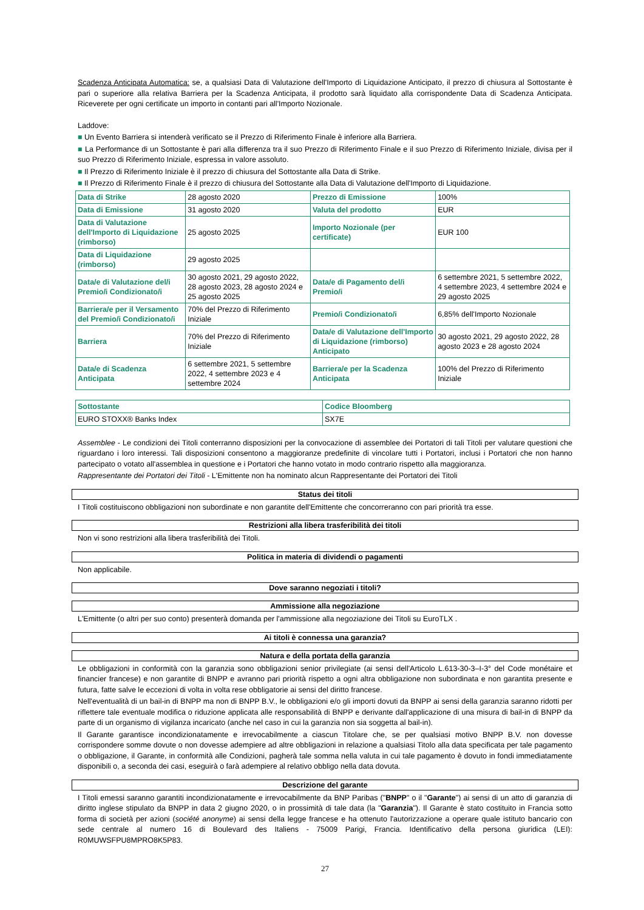Scadenza Anticipata Automatica: se, a qualsiasi Data di Valutazione dell'Importo di Liquidazione Anticipato, il prezzo di chiusura al Sottostante è pari o superiore alla relativa Barriera per la Scadenza Anticipata, il prodotto sarà liquidato alla corrispondente Data di Scadenza Anticipata. Riceverete per ogni certificate un importo in contanti pari all'Importo Nozionale.
Laddove:
■ Un Evento Barriera si intenderà verificato se il Prezzo di Riferimento Finale è inferiore alla Barriera.
■ La Performance di un Sottostante è pari alla differenza tra il suo Prezzo di Riferimento Finale e il suo Prezzo di Riferimento Iniziale, divisa per il suo Prezzo di Riferimento Iniziale, espressa in valore assoluto.
■ Il Prezzo di Riferimento Iniziale è il prezzo di chiusura del Sottostante alla Data di Strike.
■ Il Prezzo di Riferimento Finale è il prezzo di chiusura del Sottostante alla Data di Valutazione dell'Importo di Liquidazione.
| Data di Strike | 28 agosto 2020 | Prezzo di Emissione | 100% |
| Data di Emissione | 31 agosto 2020 | Valuta del prodotto | EUR |
| Data di Valutazione dell'Importo di Liquidazione (rimborso) | 25 agosto 2025 | Importo Nozionale (per certificate) | EUR 100 |
| Data di Liquidazione (rimborso) | 29 agosto 2025 | | |
| Data/e di Valutazione del/i Premio/i Condizionato/i | 30 agosto 2021, 29 agosto 2022, 28 agosto 2023, 28 agosto 2024 e 25 agosto 2025 | Data/e di Pagamento del/i Premio/i | 6 settembre 2021, 5 settembre 2022, 4 settembre 2023, 4 settembre 2024 e 29 agosto 2025 |
| Barriera/e per il Versamento del Premio/i Condizionato/i | 70% del Prezzo di Riferimento Iniziale | Premio/i Condizionato/i | 6,85% dell'Importo Nozionale |
| Barriera | 70% del Prezzo di Riferimento Iniziale | Data/e di Valutazione dell'Importo di Liquidazione (rimborso) Anticipato | 30 agosto 2021, 29 agosto 2022, 28 agosto 2023 e 28 agosto 2024 |
| Data/e di Scadenza Anticipata | 6 settembre 2021, 5 settembre 2022, 4 settembre 2023 e 4 settembre 2024 | Barriera/e per la Scadenza Anticipata | 100% del Prezzo di Riferimento Iniziale |
| Sottostante | Codice Bloomberg |
| EURO STOXX® Banks Index | SX7E |
Assemblee - Le condizioni dei Titoli conterranno disposizioni per la convocazione di assemblee dei Portatori di tali Titoli per valutare questioni che riguardano i loro interessi. Tali disposizioni consentono a maggioranze predefinite di vincolare tutti i Portatori, inclusi i Portatori che non hanno partecipato o votato all'assemblea in questione e i Portatori che hanno votato in modo contrario rispetto alla maggioranza.
Rappresentante dei Portatori dei Titoli - L'Emittente non ha nominato alcun Rappresentante dei Portatori dei Titoli
Status dei titoli
I Titoli costituiscono obbligazioni non subordinate e non garantite dell'Emittente che concorreranno con pari priorità tra esse.
Restrizioni alla libera trasferibilità dei titoli
Non vi sono restrizioni alla libera trasferibilità dei Titoli.
Politica in materia di dividendi o pagamenti
Non applicabile.
Dove saranno negoziati i titoli?
Ammissione alla negoziazione
L'Emittente (o altri per suo conto) presenterà domanda per l'ammissione alla negoziazione dei Titoli su EuroTLX .
Ai titoli è connessa una garanzia?
Natura e della portata della garanzia
Le obbligazioni in conformità con la garanzia sono obbligazioni senior privilegiate (ai sensi dell'Articolo L.613-30-3–I-3° del Code monétaire et financier francese) e non garantite di BNPP e avranno pari priorità rispetto a ogni altra obbligazione non subordinata e non garantita presente e futura, fatte salve le eccezioni di volta in volta rese obbligatorie ai sensi del diritto francese.
Nell'eventualità di un bail-in di BNPP ma non di BNPP B.V., le obbligazioni e/o gli importi dovuti da BNPP ai sensi della garanzia saranno ridotti per riflettere tale eventuale modifica o riduzione applicata alle responsabilità di BNPP e derivante dall'applicazione di una misura di bail-in di BNPP da parte di un organismo di vigilanza incaricato (anche nel caso in cui la garanzia non sia soggetta al bail-in).
Il Garante garantisce incondizionatamente e irrevocabilmente a ciascun Titolare che, se per qualsiasi motivo BNPP B.V. non dovesse corrispondere somme dovute o non dovesse adempiere ad altre obbligazioni in relazione a qualsiasi Titolo alla data specificata per tale pagamento o obbligazione, il Garante, in conformità alle Condizioni, pagherà tale somma nella valuta in cui tale pagamento è dovuto in fondi immediatamente disponibili o, a seconda dei casi, eseguirà o farà adempiere al relativo obbligo nella data dovuta.
Descrizione del garante
I Titoli emessi saranno garantiti incondizionatamente e irrevocabilmente da BNP Paribas ("BNPP" o il "Garante") ai sensi di un atto di garanzia di diritto inglese stipulato da BNPP in data 2 giugno 2020, o in prossimità di tale data (la "Garanzia"). Il Garante è stato costituito in Francia sotto forma di società per azioni (société anonyme) ai sensi della legge francese e ha ottenuto l'autorizzazione a operare quale istituto bancario con sede centrale al numero 16 di Boulevard des Italiens - 75009 Parigi, Francia. Identificativo della persona giuridica (LEI): R0MUWSFPU8MPRO8K5P83.
27